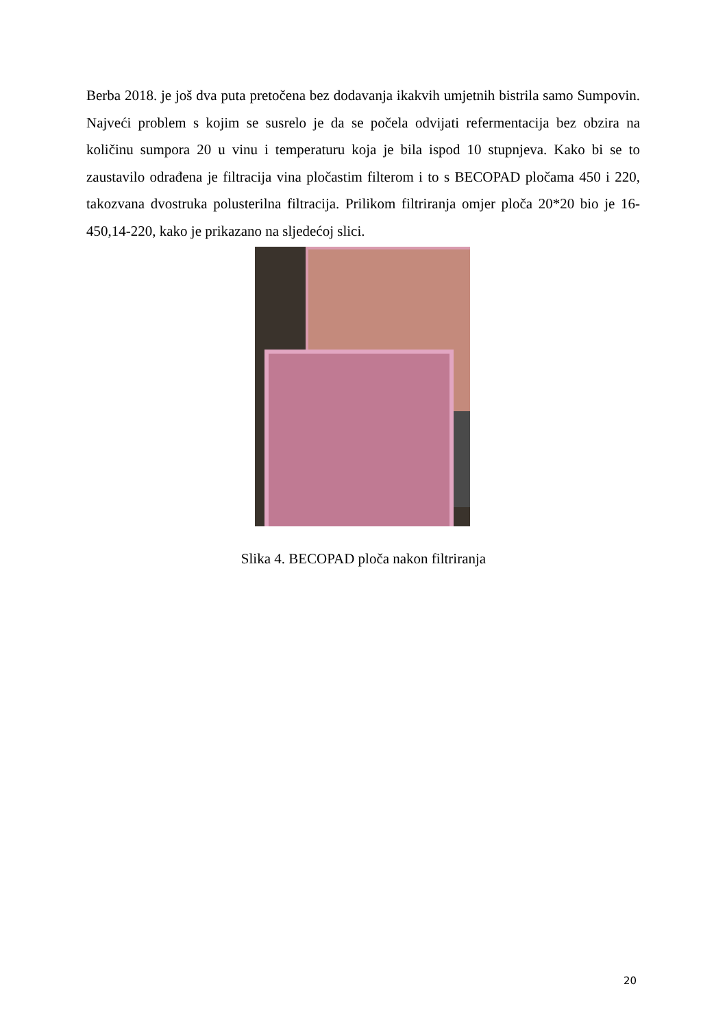Berba 2018. je još dva puta pretočena bez dodavanja ikakvih umjetnih bistrila samo Sumpovin. Najveći problem s kojim se susrelo je da se počela odvijati refermentacija bez obzira na količinu sumpora 20 u vinu i temperaturu koja je bila ispod 10 stupnjeva. Kako bi se to zaustavilo odrađena je filtracija vina pločastim filterom i to s BECOPAD pločama 450 i 220, takozvana dvostruka polusterilna filtracija. Prilikom filtriranja omjer ploča 20*20 bio je 16-450,14-220, kako je prikazano na sljedećoj slici.
Slika 4. BECOPAD ploča nakon filtriranja
20